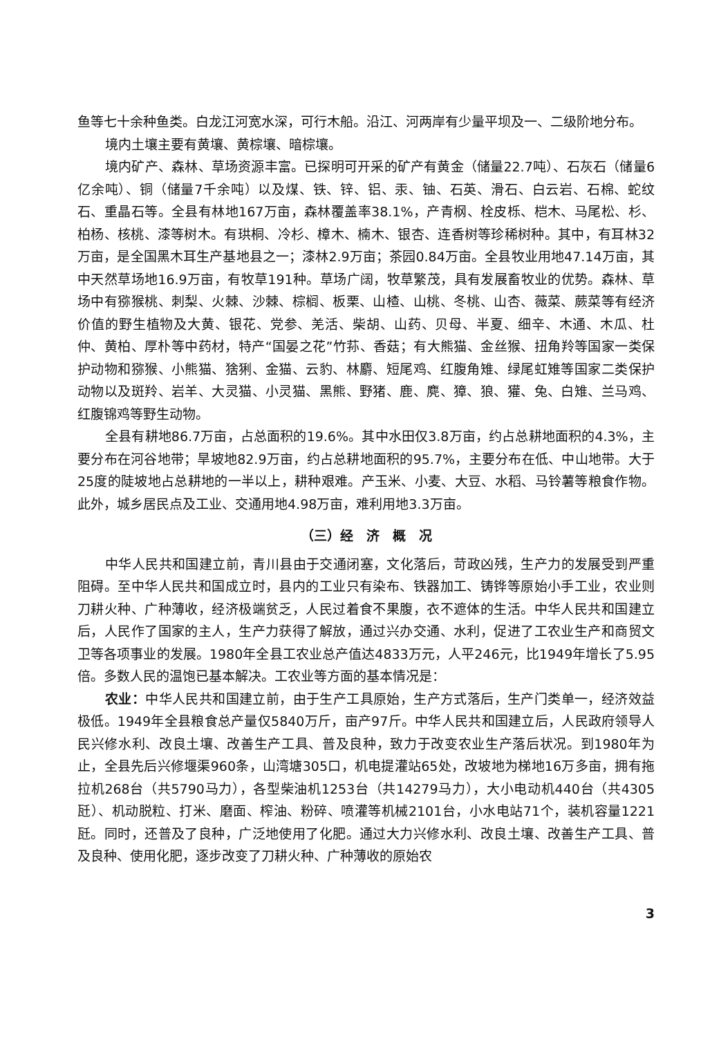鱼等七十余种鱼类。白龙江河宽水深，可行木船。沿江、河两岸有少量平坝及一、二级阶地分布。
境内土壤主要有黄壤、黄棕壤、暗棕壤。
境内矿产、森林、草场资源丰富。已探明可开采的矿产有黄金（储量22.7吨）、石灰石（储量6亿余吨）、铜（储量7千余吨）以及煤、铁、锌、铝、汞、铀、石英、滑石、白云岩、石棉、蛇纹石、重晶石等。全县有林地167万亩，森林覆盖率38.1%，产青㭎、栓皮栎、桤木、马尾松、杉、柏杨、核桃、漆等树木。有珙桐、冷杉、樟木、楠木、银杏、连香树等珍稀树种。其中，有耳林32万亩，是全国黑木耳生产基地县之一；漆林2.9万亩；茶园0.84万亩。全县牧业用地47.14万亩，其中天然草场地16.9万亩，有牧草191种。草场广阔，牧草繁茂，具有发展畜牧业的优势。森林、草场中有猕猴桃、刺梨、火棘、沙棘、棕榈、板栗、山楂、山桃、冬桃、山杏、薇菜、蕨菜等有经济价值的野生植物及大黄、银花、党参、羌活、柴胡、山药、贝母、半夏、细辛、木通、木瓜、杜仲、黄柏、厚朴等中药材，特产“国晏之花”竹荪、香菇；有大熊猫、金丝猴、扭角羚等国家一类保护动物和猕猴、小熊猫、猞猁、金猫、云豹、林麝、短尾鸡、红腹角雉、绿尾虹雉等国家二类保护动物以及斑羚、岩羊、大灵猫、小灵猫、黑熊、野猪、鹿、麂、獐、狼、獾、兔、白雉、兰马鸡、红腹锦鸡等野生动物。
全县有耕地86.7万亩，占总面积的19.6%。其中水田仅3.8万亩，约占总耕地面积的4.3%，主要分布在河谷地带；旱坡地82.9万亩，约占总耕地面积的95.7%，主要分布在低、中山地带。大于25度的陡坡地占总耕地的一半以上，耕种艰难。产玉米、小麦、大豆、水稻、马铃薯等粮食作物。此外，城乡居民点及工业、交通用地4.98万亩，难利用地3.3万亩。
（三）经　济　概　况
中华人民共和国建立前，青川县由于交通闭塞，文化落后，苛政凶残，生产力的发展受到严重阻碍。至中华人民共和国成立时，县内的工业只有染布、铁器加工、铸铧等原始小手工业，农业则刀耕火种、广种薄收，经济极端贫乏，人民过着食不果腹，衣不遮体的生活。中华人民共和国建立后，人民作了国家的主人，生产力获得了解放，通过兴办交通、水利，促进了工农业生产和商贸文卫等各项事业的发展。1980年全县工农业总产值达4833万元，人平246元，比1949年增长了5.95倍。多数人民的温饱已基本解决。工农业等方面的基本情况是：
农业：中华人民共和国建立前，由于生产工具原始，生产方式落后，生产门类单一，经济效益极低。1949年全县粮食总产量仅5840万斤，亩产97斤。中华人民共和国建立后，人民政府领导人民兴修水利、改良土壤、改善生产工具、普及良种，致力于改变农业生产落后状况。到1980年为止，全县先后兴修堰渠960条，山湾塘305口，机电提灌站65处，改坡地为梯地16万多亩，拥有拖拉机268台（共5790马力），各型柴油机1253台（共14279马力），大小电动机440台（共4305瓩）、机动脱粒、打米、磨面、榨油、粉碎、喷灌等机械2101台，小水电站71个，装机容量1221瓩。同时，还普及了良种，广泛地使用了化肥。通过大力兴修水利、改良土壤、改善生产工具、普及良种、使用化肥，逐步改变了刀耕火种、广种薄收的原始农
3